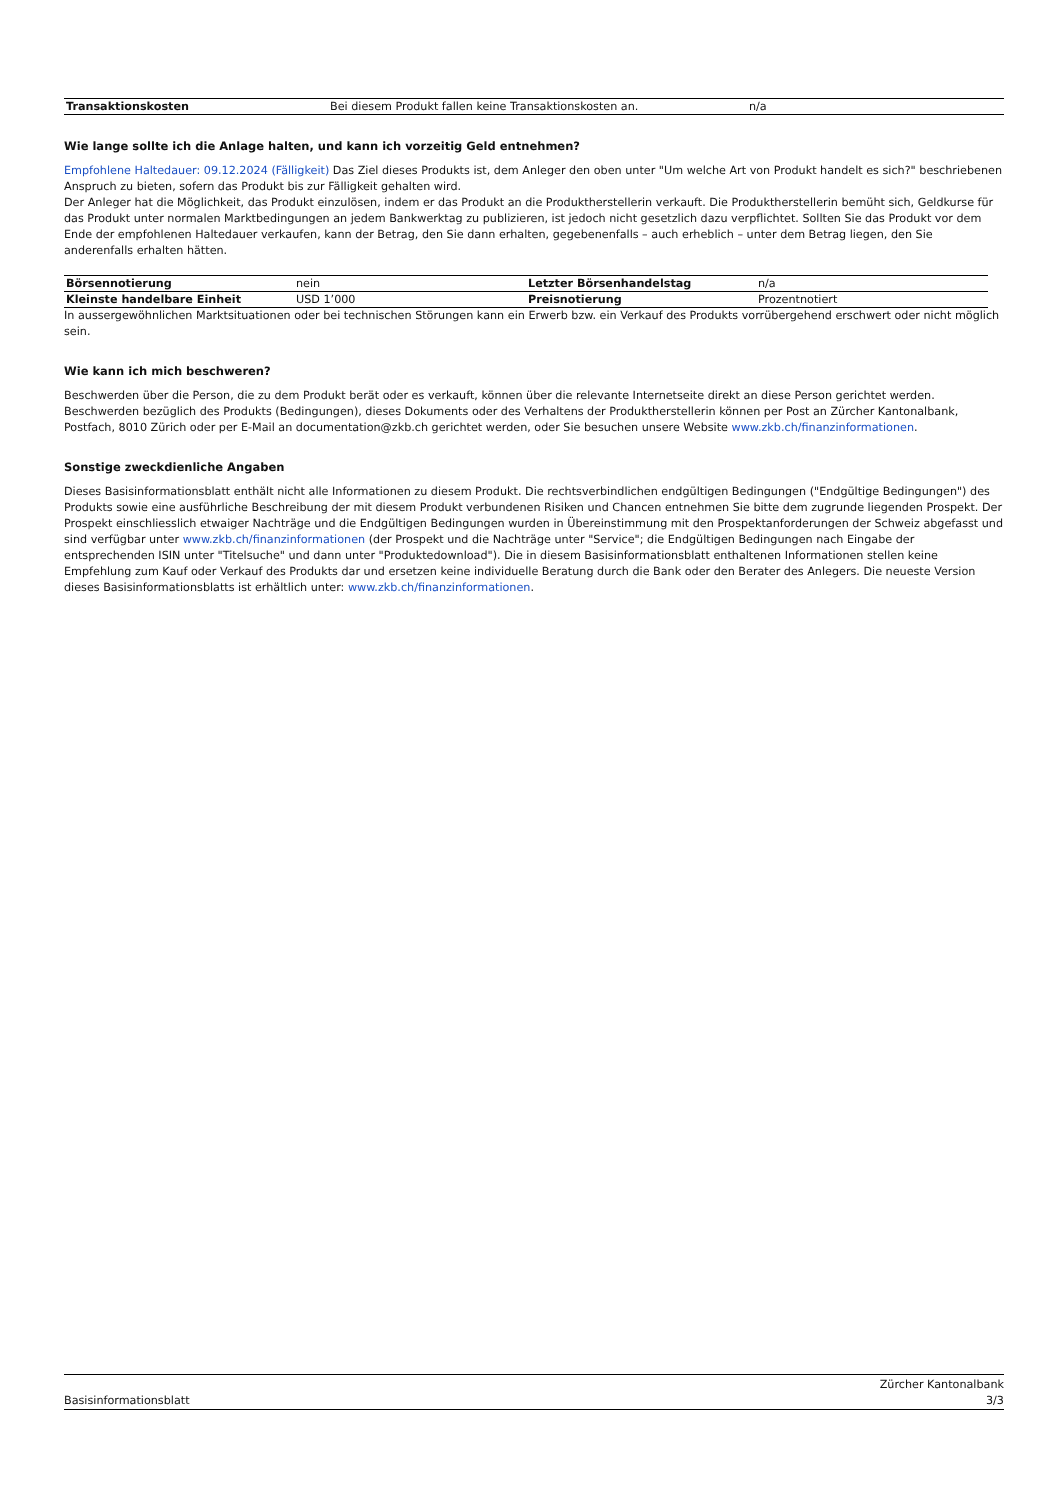| Transaktionskosten | Bei diesem Produkt fallen keine Transaktionskosten an. | n/a |
Wie lange sollte ich die Anlage halten, und kann ich vorzeitig Geld entnehmen?
Empfohlene Haltedauer: 09.12.2024 (Fälligkeit) Das Ziel dieses Produkts ist, dem Anleger den oben unter "Um welche Art von Produkt handelt es sich?" beschriebenen Anspruch zu bieten, sofern das Produkt bis zur Fälligkeit gehalten wird.
Der Anleger hat die Möglichkeit, das Produkt einzulösen, indem er das Produkt an die Produktherstellerin verkauft. Die Produktherstellerin bemüht sich, Geldkurse für das Produkt unter normalen Marktbedingungen an jedem Bankwerktag zu publizieren, ist jedoch nicht gesetzlich dazu verpflichtet. Sollten Sie das Produkt vor dem Ende der empfohlenen Haltedauer verkaufen, kann der Betrag, den Sie dann erhalten, gegebenenfalls – auch erheblich – unter dem Betrag liegen, den Sie anderenfalls erhalten hätten.
| Börsennotierung | nein | Letzter Börsenhandelstag | n/a |
| Kleinste handelbare Einheit | USD 1’000 | Preisnotierung | Prozentnotiert |
In aussergewöhnlichen Marktsituationen oder bei technischen Störungen kann ein Erwerb bzw. ein Verkauf des Produkts vorrübergehend erschwert oder nicht möglich sein.
Wie kann ich mich beschweren?
Beschwerden über die Person, die zu dem Produkt berät oder es verkauft, können über die relevante Internetseite direkt an diese Person gerichtet werden. Beschwerden bezüglich des Produkts (Bedingungen), dieses Dokuments oder des Verhaltens der Produktherstellerin können per Post an Zürcher Kantonalbank, Postfach, 8010 Zürich oder per E-Mail an documentation@zkb.ch gerichtet werden, oder Sie besuchen unsere Website www.zkb.ch/finanzinformationen.
Sonstige zweckdienliche Angaben
Dieses Basisinformationsblatt enthält nicht alle Informationen zu diesem Produkt. Die rechtsverbindlichen endgültigen Bedingungen ("Endgültige Bedingungen") des Produkts sowie eine ausführliche Beschreibung der mit diesem Produkt verbundenen Risiken und Chancen entnehmen Sie bitte dem zugrunde liegenden Prospekt. Der Prospekt einschliesslich etwaiger Nachträge und die Endgültigen Bedingungen wurden in Übereinstimmung mit den Prospektanforderungen der Schweiz abgefasst und sind verfügbar unter www.zkb.ch/finanzinformationen (der Prospekt und die Nachträge unter "Service"; die Endgültigen Bedingungen nach Eingabe der entsprechenden ISIN unter "Titelsuche" und dann unter "Produktedownload"). Die in diesem Basisinformationsblatt enthaltenen Informationen stellen keine Empfehlung zum Kauf oder Verkauf des Produkts dar und ersetzen keine individuelle Beratung durch die Bank oder den Berater des Anlegers. Die neueste Version dieses Basisinformationsblatts ist erhältlich unter: www.zkb.ch/finanzinformationen.
Zürcher Kantonalbank
Basisinformationsblatt 3/3